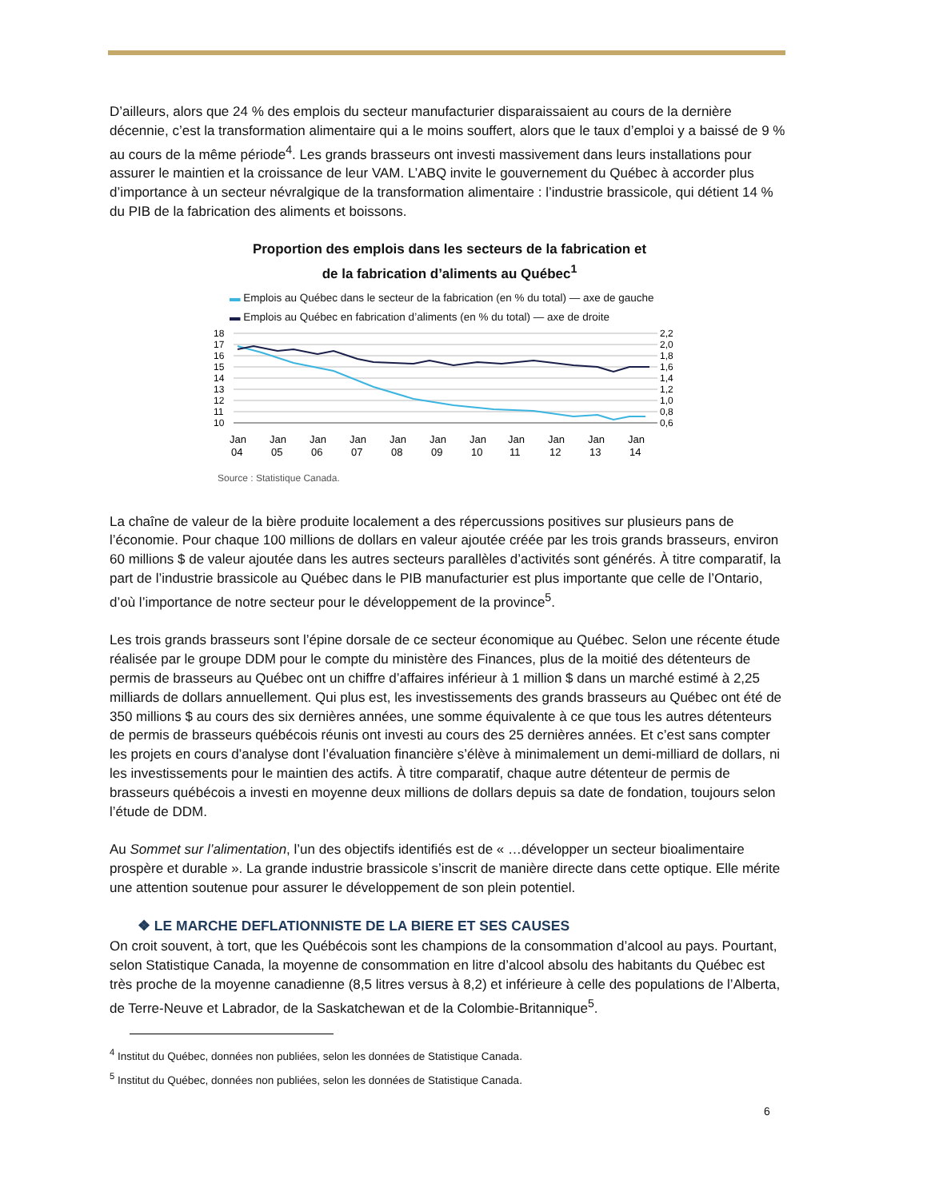D’ailleurs, alors que 24 % des emplois du secteur manufacturier disparaissaient au cours de la dernière décennie, c’est la transformation alimentaire qui a le moins souffert, alors que le taux d’emploi y a baissé de 9 % au cours de la même période<sup>4</sup>. Les grands brasseurs ont investi massivement dans leurs installations pour assurer le maintien et la croissance de leur VAM. L’ABQ invite le gouvernement du Québec à accorder plus d’importance à un secteur névralgique de la transformation alimentaire : l’industrie brassicole, qui détient 14 % du PIB de la fabrication des aliments et boissons.
Proportion des emplois dans les secteurs de la fabrication et
de la fabrication d’aliments au Québec<sup>1</sup>
▬ Emplois au Québec dans le secteur de la fabrication (en % du total) — axe de gauche
▬ Emplois au Québec en fabrication d’aliments (en % du total) — axe de droite
18
17
16
15
14
13
12
11
10
2,2
2,0
1,8
1,6
1,4
1,2
1,0
0,8
0,6
Jan
04
Jan
05
Jan
06
Jan
07
Jan
08
Jan
09
Jan
10
Jan
11
Jan
12
Jan
13
Jan
14
Source : Statistique Canada.
La chaîne de valeur de la bière produite localement a des répercussions positives sur plusieurs pans de l’économie. Pour chaque 100 millions de dollars en valeur ajoutée créée par les trois grands brasseurs, environ 60 millions $ de valeur ajoutée dans les autres secteurs parallèles d’activités sont générés. À titre comparatif, la part de l’industrie brassicole au Québec dans le PIB manufacturier est plus importante que celle de l’Ontario, d’où l’importance de notre secteur pour le développement de la province<sup>5</sup>.
Les trois grands brasseurs sont l’épine dorsale de ce secteur économique au Québec. Selon une récente étude réalisée par le groupe DDM pour le compte du ministère des Finances, plus de la moitié des détenteurs de permis de brasseurs au Québec ont un chiffre d’affaires inférieur à 1 million $ dans un marché estimé à 2,25 milliards de dollars annuellement. Qui plus est, les investissements des grands brasseurs au Québec ont été de 350 millions $ au cours des six dernières années, une somme équivalente à ce que tous les autres détenteurs de permis de brasseurs québécois réunis ont investi au cours des 25 dernières années. Et c’est sans compter les projets en cours d’analyse dont l’évaluation financière s’élève à minimalement un demi-milliard de dollars, ni les investissements pour le maintien des actifs. À titre comparatif, chaque autre détenteur de permis de brasseurs québécois a investi en moyenne deux millions de dollars depuis sa date de fondation, toujours selon l’étude de DDM.
Au Sommet sur l’alimentation, l’un des objectifs identifiés est de « …développer un secteur bioalimentaire prospère et durable ». La grande industrie brassicole s’inscrit de manière directe dans cette optique. Elle mérite une attention soutenue pour assurer le développement de son plein potentiel.
❖ LE MARCHE DEFLATIONNISTE DE LA BIERE ET SES CAUSES
On croit souvent, à tort, que les Québécois sont les champions de la consommation d’alcool au pays. Pourtant, selon Statistique Canada, la moyenne de consommation en litre d’alcool absolu des habitants du Québec est très proche de la moyenne canadienne (8,5 litres versus à 8,2) et inférieure à celle des populations de l’Alberta, de Terre-Neuve et Labrador, de la Saskatchewan et de la Colombie-Britannique<sup>5</sup>.
<sup>4</sup> Institut du Québec, données non publiées, selon les données de Statistique Canada.
<sup>5</sup> Institut du Québec, données non publiées, selon les données de Statistique Canada.
6